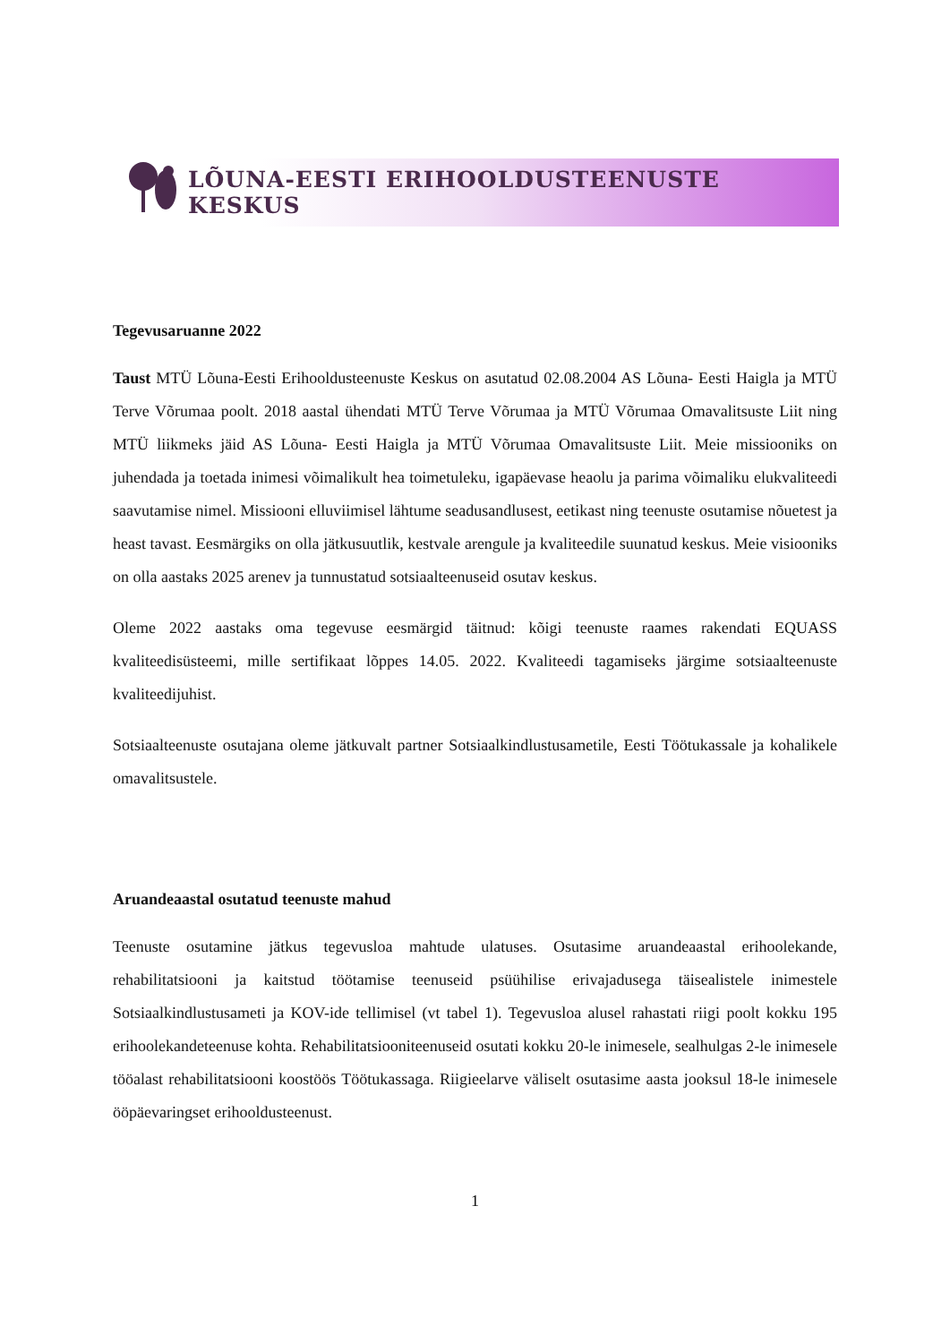LÕUNA-EESTI ERIHOOLDUSTEENUSTE KESKUS
Tegevusaruanne 2022
Taust MTÜ Lõuna-Eesti Erihooldusteenuste Keskus on asutatud 02.08.2004 AS Lõuna- Eesti Haigla ja MTÜ Terve Võrumaa poolt. 2018 aastal ühendati MTÜ Terve Võrumaa ja MTÜ Võrumaa Omavalitsuste Liit ning MTÜ liikmeks jäid AS Lõuna- Eesti Haigla ja MTÜ Võrumaa Omavalitsuste Liit. Meie missiooniks on juhendada ja toetada inimesi võimalikult hea toimetuleku, igapäevase heaolu ja parima võimaliku elukvaliteedi saavutamise nimel. Missiooni elluviimisel lähtume seadusandlusest, eetikast ning teenuste osutamise nõuetest ja heast tavast. Eesmärgiks on olla jätkusuutlik, kestvale arengule ja kvaliteedile suunatud keskus. Meie visiooniks on olla aastaks 2025 arenev ja tunnustatud sotsiaalteenuseid osutav keskus.
Oleme 2022 aastaks oma tegevuse eesmärgid täitnud: kõigi teenuste raames rakendati EQUASS kvaliteedisüsteemi, mille sertifikaat lõppes 14.05. 2022. Kvaliteedi tagamiseks järgime sotsiaalteenuste kvaliteedijuhist.
Sotsiaalteenuste osutajana oleme jätkuvalt partner Sotsiaalkindlustusametile, Eesti Töötukassale ja kohalikele omavalitsustele.
Aruandeaastal osutatud teenuste mahud
Teenuste osutamine jätkus tegevusloa mahtude ulatuses. Osutasime aruandeaastal erihoolekande, rehabilitatsiooni ja kaitstud töötamise teenuseid psüühilise erivajadusega täisealistele inimestele Sotsiaalkindlustusameti ja KOV-ide tellimisel (vt tabel 1). Tegevusloa alusel rahastati riigi poolt kokku 195 erihoolekandeteenuse kohta. Rehabilitatsiooniteenuseid osutati kokku 20-le inimesele, sealhulgas 2-le inimesele tööalast rehabilitatsiooni koostöös Töötukassaga. Riigieelarve väliselt osutasime aasta jooksul 18-le inimesele ööpäevaringset erihooldusteenust.
1